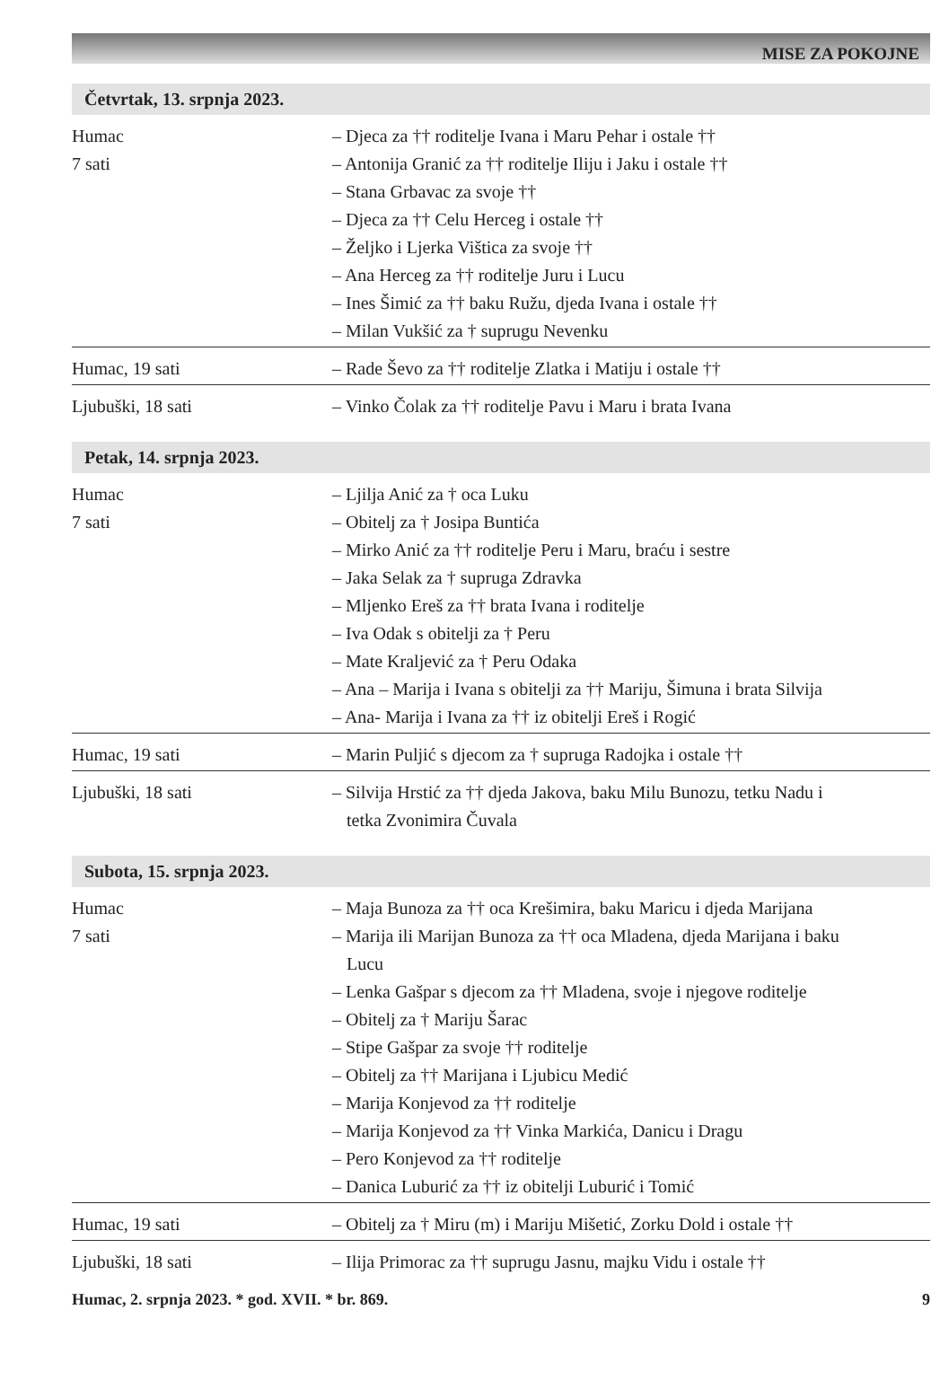MISE ZA POKOJNE
Četvrtak, 13. srpnja 2023.
| Humac 7 sati | – Djeca za †† roditelje Ivana i Maru Pehar i ostale †† – Antonija Granić za †† roditelje Iliju i Jaku i ostale †† – Stana Grbavac za svoje †† – Djeca za †† Celu Herceg i ostale †† – Željko i Ljerka Vištica za svoje †† – Ana Herceg za †† roditelje Juru i Lucu – Ines Šimić za †† baku Ružu, djeda Ivana i ostale †† – Milan Vukšić za † suprugu Nevenku |
| Humac, 19 sati | – Rade Ševo za †† roditelje Zlatka i Matiju i ostale †† |
| Ljubuški, 18 sati | – Vinko Čolak za †† roditelje Pavu i Maru i brata Ivana |
Petak, 14. srpnja 2023.
| Humac 7 sati | – Ljilja Anić za † oca Luku – Obitelj za † Josipa Buntića – Mirko Anić za †† roditelje Peru i Maru, braću i sestre – Jaka Selak za † supruga Zdravka – Mljenko Ereš za †† brata Ivana i roditelje – Iva Odak s obitelji za † Peru – Mate Kraljević za † Peru Odaka – Ana – Marija i Ivana s obitelji za †† Mariju, Šimuna i brata Silvija – Ana- Marija i Ivana za †† iz obitelji Ereš i Rogić |
| Humac, 19 sati | – Marin Puljić s djecom za † supruga Radojka i ostale †† |
| Ljubuški, 18 sati | – Silvija Hrstić za †† djeda Jakova, baku Milu Bunozu, tetku Nadu i tetka Zvonimira Čuvala |
Subota, 15. srpnja 2023.
| Humac 7 sati | – Maja Bunoza za †† oca Krešimira, baku Maricu i djeda Marijana – Marija ili Marijan Bunoza za †† oca Mladena, djeda Marijana i baku Lucu – Lenka Gašpar s djecom za †† Mladena, svoje i njegove roditelje – Obitelj za † Mariju Šarac – Stipe Gašpar za svoje †† roditelje – Obitelj za †† Marijana i Ljubicu Medić – Marija Konjevod za †† roditelje – Marija Konjevod za †† Vinka Markića, Danicu i Dragu – Pero Konjevod za †† roditelje – Danica Luburić za †† iz obitelji Luburić i Tomić |
| Humac, 19 sati | – Obitelj za † Miru (m) i Mariju Mišetić, Zorku Dold i ostale †† |
| Ljubuški, 18 sati | – Ilija Primorac za †† suprugu Jasnu, majku Vidu i ostale †† |
Humac, 2. srpnja 2023. * god. XVII. * br. 869. 9